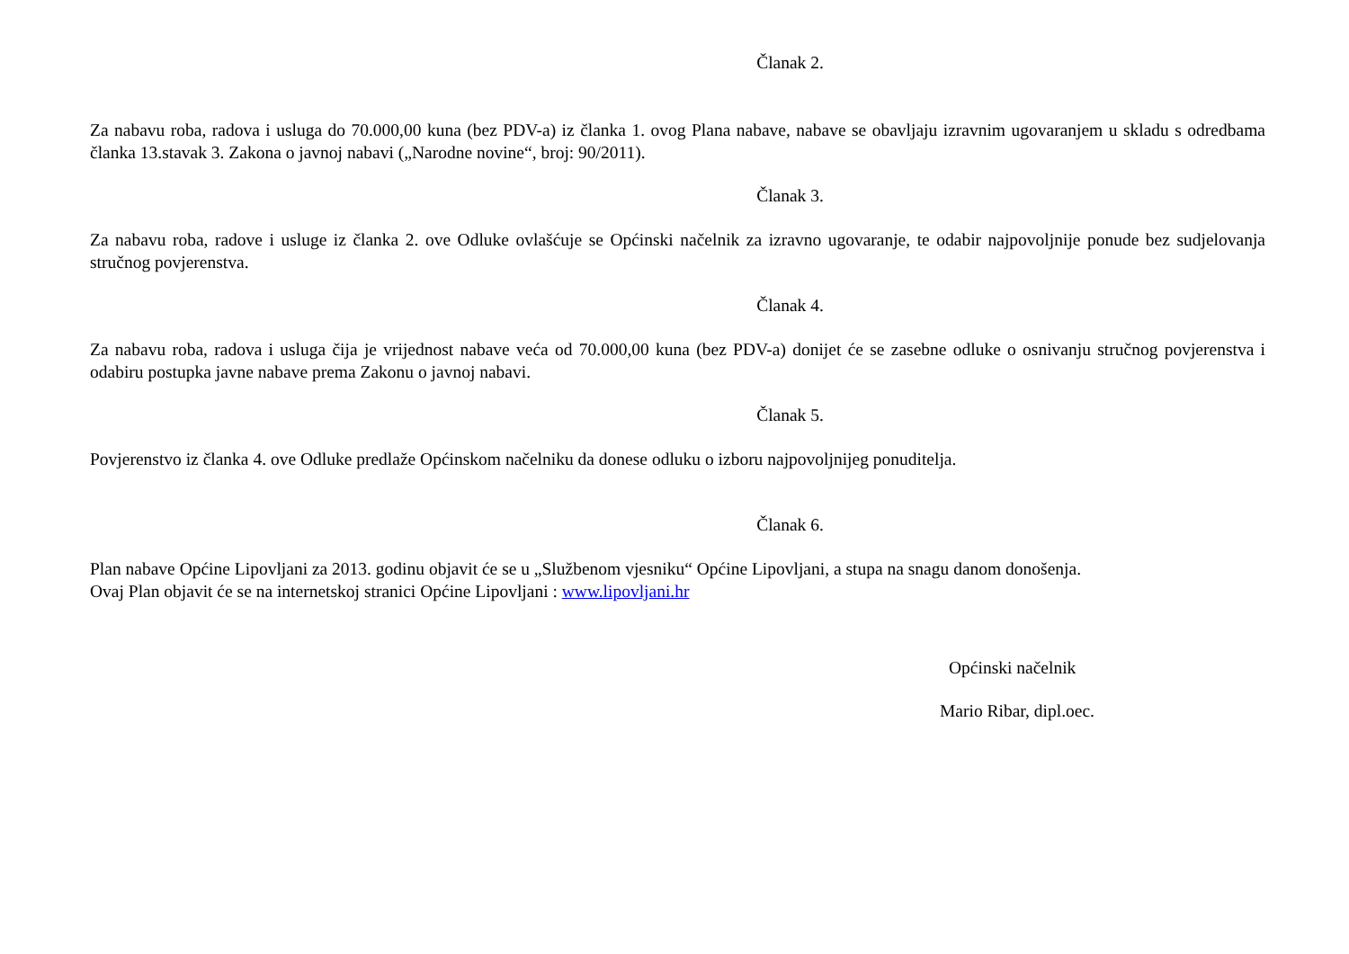Članak 2.
Za nabavu roba, radova i usluga do 70.000,00 kuna (bez PDV-a) iz članka 1. ovog Plana nabave, nabave se obavljaju izravnim ugovaranjem u skladu s odredbama članka 13.stavak 3. Zakona o javnoj nabavi („Narodne novine“, broj: 90/2011).
Članak 3.
Za nabavu roba, radove i usluge iz članka 2. ove Odluke ovlašćuje se Općinski načelnik za izravno ugovaranje, te odabir najpovoljnije ponude bez sudjelovanja stručnog povjerenstva.
Članak 4.
Za nabavu roba, radova i usluga čija je vrijednost nabave veća od 70.000,00 kuna (bez PDV-a) donijet će se zasebne odluke o osnivanju stručnog povjerenstva i odabiru postupka javne nabave prema Zakonu o javnoj nabavi.
Članak 5.
Povjerenstvo iz članka 4. ove Odluke predlaže Općinskom načelniku da donese odluku o izboru najpovoljnijeg ponuditelja.
Članak 6.
Plan nabave Općine Lipovljani za 2013. godinu objavit će se u „Službenom vjesniku“ Općine Lipovljani, a stupa na snagu danom donošenja.
Ovaj Plan objavit će se na internetskoj stranici Općine Lipovljani : www.lipovljani.hr
Općinski načelnik
Mario Ribar, dipl.oec.